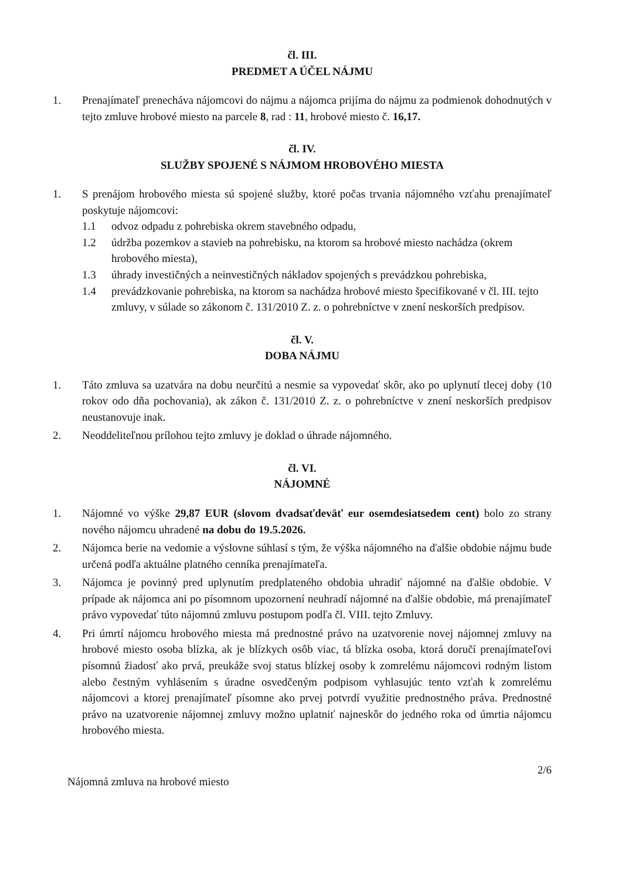čl. III.
PREDMET A ÚČEL NÁJMU
1. Prenajímateľ prenecháva nájomcovi do nájmu a nájomca prijíma do nájmu za podmienok dohodnutých v tejto zmluve hrobové miesto na parcele 8, rad : 11, hrobové miesto č. 16,17.
čl. IV.
SLUŽBY SPOJENÉ S NÁJMOM HROBOVÉHO MIESTA
1. S prenájom hrobového miesta sú spojené služby, ktoré počas trvania nájomného vzťahu prenajímateľ poskytuje nájomcovi:
1.1 odvoz odpadu z pohrebiska okrem stavebného odpadu,
1.2 údržba pozemkov a stavieb na pohrebisku, na ktorom sa hrobové miesto nachádza (okrem hrobového miesta),
1.3 úhrady investičných a neinvestičných nákladov spojených s prevádzkou pohrebiska,
1.4 prevádzkovanie pohrebiska, na ktorom sa nachádza hrobové miesto špecifikované v čl. III. tejto zmluvy, v súlade so zákonom č. 131/2010 Z. z. o pohrebníctve v znení neskorších predpisov.
čl. V.
DOBA NÁJMU
1. Táto zmluva sa uzatvára na dobu neurčitú a nesmie sa vypovedať skôr, ako po uplynutí tlecej doby (10 rokov odo dňa pochovania), ak zákon č. 131/2010 Z. z. o pohrebníctve v znení neskorších predpisov neustanovuje inak.
2. Neoddeliteľnou prílohou tejto zmluvy je doklad o úhrade nájomného.
čl. VI.
NÁJOMNÉ
1. Nájomné vo výške 29,87 EUR (slovom dvadsaťdeväť eur osemdesiatsedem cent) bolo zo strany nového nájomcu uhradené na dobu do 19.5.2026.
2. Nájomca berie na vedomie a výslovne súhlasí s tým, že výška nájomného na ďalšie obdobie nájmu bude určená podľa aktuálne platného cenníka prenajímateľa.
3. Nájomca je povinný pred uplynutím predplateného obdobia uhradiť nájomné na ďalšie obdobie. V prípade ak nájomca ani po písomnom upozornení neuhradí nájomné na ďalšie obdobie, má prenajímateľ právo vypovedať túto nájomnú zmluvu postupom podľa čl. VIII. tejto Zmluvy.
4. Pri úmrtí nájomcu hrobového miesta má prednostné právo na uzatvorenie novej nájomnej zmluvy na hrobové miesto osoba blízka, ak je blízkych osôb viac, tá blízka osoba, ktorá doručí prenajímateľovi písomnú žiadosť ako prvá, preukáže svoj status blízkej osoby k zomrelému nájomcovi rodným listom alebo čestným vyhlásením s úradne osvedčeným podpisom vyhlasujúc tento vzťah k zomrelému nájomcovi a ktorej prenajímateľ písomne ako prvej potvrdí využitie prednostného práva. Prednostné právo na uzatvorenie nájomnej zmluvy možno uplatniť najneskôr do jedného roka od úmrtia nájomcu hrobového miesta.
Nájomná zmluva na hrobové miesto 2/6